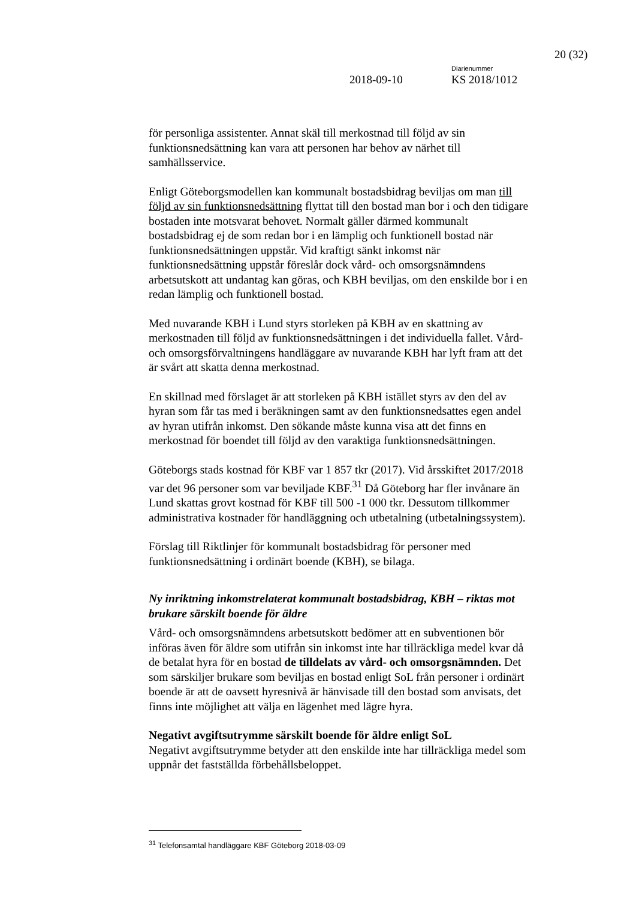20 (32)
Diarienummer
2018-09-10 KS 2018/1012
för personliga assistenter. Annat skäl till merkostnad till följd av sin funktionsnedsättning kan vara att personen har behov av närhet till samhällsservice.
Enligt Göteborgsmodellen kan kommunalt bostadsbidrag beviljas om man till följd av sin funktionsnedsättning flyttat till den bostad man bor i och den tidigare bostaden inte motsvarat behovet. Normalt gäller därmed kommunalt bostadsbidrag ej de som redan bor i en lämplig och funktionell bostad när funktionsnedsättningen uppstår. Vid kraftigt sänkt inkomst när funktionsnedsättning uppstår föreslår dock vård- och omsorgsnämndens arbetsutskott att undantag kan göras, och KBH beviljas, om den enskilde bor i en redan lämplig och funktionell bostad.
Med nuvarande KBH i Lund styrs storleken på KBH av en skattning av merkostnaden till följd av funktionsnedsättningen i det individuella fallet. Vård- och omsorgsförvaltningens handläggare av nuvarande KBH har lyft fram att det är svårt att skatta denna merkostnad.
En skillnad med förslaget är att storleken på KBH istället styrs av den del av hyran som får tas med i beräkningen samt av den funktionsnedsattes egen andel av hyran utifrån inkomst. Den sökande måste kunna visa att det finns en merkostnad för boendet till följd av den varaktiga funktionsnedsättningen.
Göteborgs stads kostnad för KBF var 1 857 tkr (2017). Vid årsskiftet 2017/2018 var det 96 personer som var beviljade KBF.<sup>31</sup> Då Göteborg har fler invånare än Lund skattas grovt kostnad för KBF till 500 -1 000 tkr. Dessutom tillkommer administrativa kostnader för handläggning och utbetalning (utbetalningssystem).
Förslag till Riktlinjer för kommunalt bostadsbidrag för personer med funktionsnedsättning i ordinärt boende (KBH), se bilaga.
Ny inriktning inkomstrelaterat kommunalt bostadsbidrag, KBH – riktas mot brukare särskilt boende för äldre
Vård- och omsorgsnämndens arbetsutskott bedömer att en subventionen bör införas även för äldre som utifrån sin inkomst inte har tillräckliga medel kvar då de betalat hyra för en bostad de tilldelats av vård- och omsorgsnämnden. Det som särskiljer brukare som beviljas en bostad enligt SoL från personer i ordinärt boende är att de oavsett hyresnivå är hänvisade till den bostad som anvisats, det finns inte möjlighet att välja en lägenhet med lägre hyra.
Negativt avgiftsutrymme särskilt boende för äldre enligt SoL
Negativt avgiftsutrymme betyder att den enskilde inte har tillräckliga medel som uppnår det fastställda förbehållsbeloppet.
<sup>31</sup> Telefonsamtal handläggare KBF Göteborg 2018-03-09